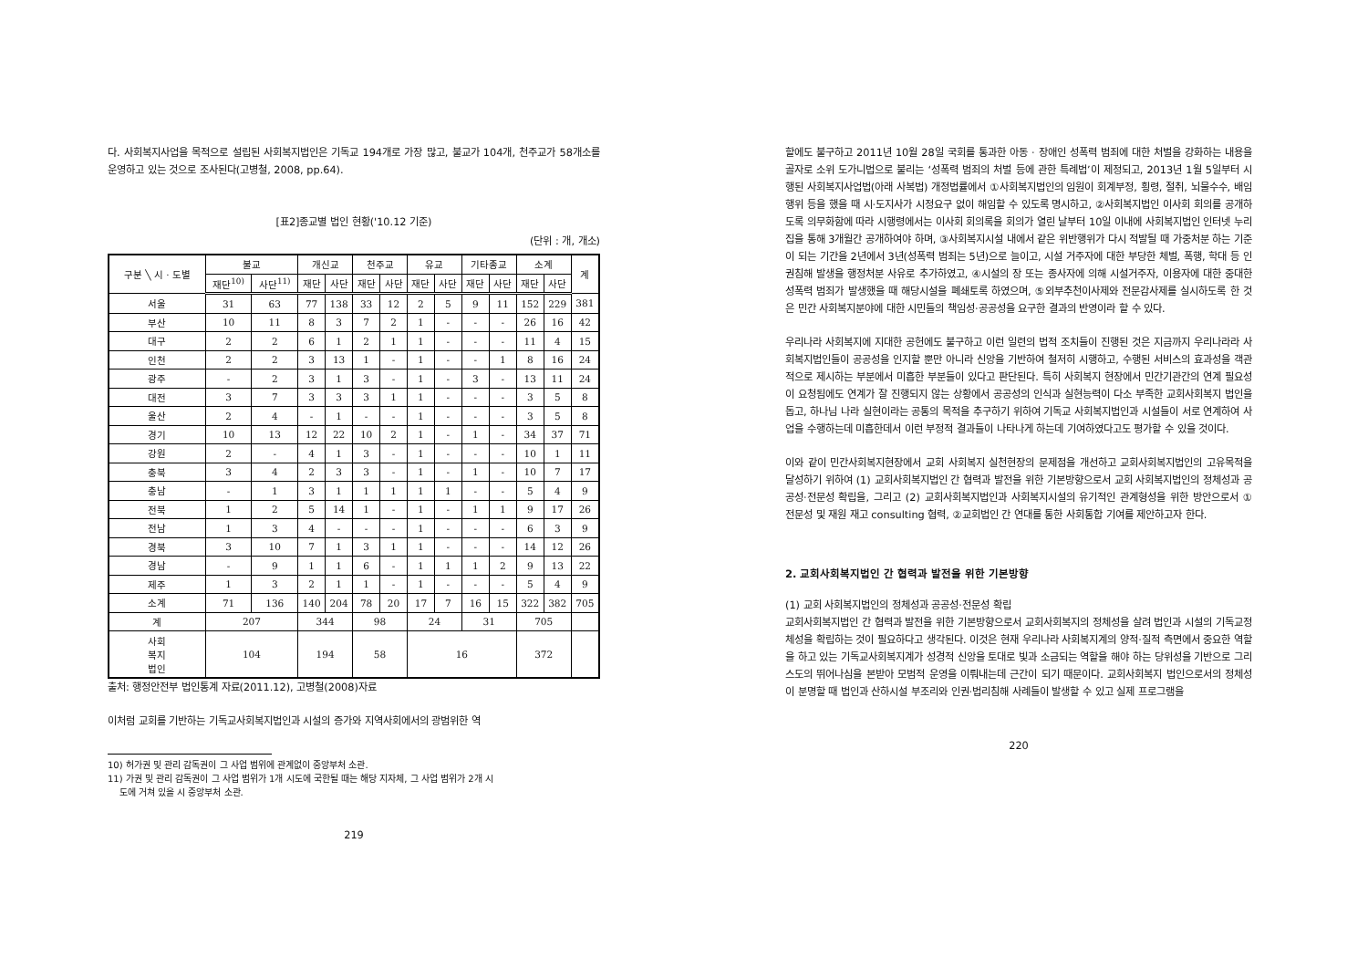다. 사회복지사업을 목적으로 설립된 사회복지법인은 기독교 194개로 가장 많고, 불교가 104개, 천주교가 58개소를 운영하고 있는 것으로 조사된다(고병철, 2008, pp.64).
[표2]종교별 법인 현황('10.12 기준)
(단위 : 개, 개소)
| 구분 ╲ 시 · 도별 | 불교 | | 개신교 | | 천주교 | | 유교 | | 기타종교 | | 소계 | | 계 |
| --- | --- | --- | --- | --- | --- | --- | --- | --- | --- | --- | --- | --- | --- |
| | 재단<sup>10)</sup> | 사단<sup>11)</sup> | 재단 | 사단 | 재단 | 사단 | 재단 | 사단 | 재단 | 사단 | 재단 | 사단 | |
| 서울 | 31 | 63 | 77 | 138 | 33 | 12 | 2 | 5 | 9 | 11 | 152 | 229 | 381 |
| 부산 | 10 | 11 | 8 | 3 | 7 | 2 | 1 | - | - | - | 26 | 16 | 42 |
| 대구 | 2 | 2 | 6 | 1 | 2 | 1 | 1 | - | - | - | 11 | 4 | 15 |
| 인천 | 2 | 2 | 3 | 13 | 1 | - | 1 | - | - | 1 | 8 | 16 | 24 |
| 광주 | - | 2 | 3 | 1 | 3 | - | 1 | - | 3 | - | 13 | 11 | 24 |
| 대전 | 3 | 7 | 3 | 3 | 3 | 1 | 1 | - | - | - | 3 | 5 | 8 |
| 울산 | 2 | 4 | - | 1 | - | - | 1 | - | - | - | 3 | 5 | 8 |
| 경기 | 10 | 13 | 12 | 22 | 10 | 2 | 1 | - | 1 | - | 34 | 37 | 71 |
| 강원 | 2 | - | 4 | 1 | 3 | - | 1 | - | - | - | 10 | 1 | 11 |
| 충북 | 3 | 4 | 2 | 3 | 3 | - | 1 | - | 1 | - | 10 | 7 | 17 |
| 충남 | - | 1 | 3 | 1 | 1 | 1 | 1 | 1 | - | - | 5 | 4 | 9 |
| 전북 | 1 | 2 | 5 | 14 | 1 | - | 1 | - | 1 | 1 | 9 | 17 | 26 |
| 전남 | 1 | 3 | 4 | - | - | - | 1 | - | - | - | 6 | 3 | 9 |
| 경북 | 3 | 10 | 7 | 1 | 3 | 1 | 1 | - | - | - | 14 | 12 | 26 |
| 경남 | - | 9 | 1 | 1 | 6 | - | 1 | 1 | 1 | 2 | 9 | 13 | 22 |
| 제주 | 1 | 3 | 2 | 1 | 1 | - | 1 | - | - | - | 5 | 4 | 9 |
| 소계 | 71 | 136 | 140 | 204 | 78 | 20 | 17 | 7 | 16 | 15 | 322 | 382 | 705 |
| 계 | 207 | | 344 | | 98 | | 24 | | 31 | | 705 | | |
| 사회 복지 법인 | 104 | | 194 | | 58 | | 16 | | | | 372 | | |
출처: 행정안전부 법인통계 자료(2011.12), 고병철(2008)자료
이처럼 교회를 기반하는 기독교사회복지법인과 시설의 증가와 지역사회에서의 광범위한 역
10) 허가권 및 관리 감독권이 그 사업 범위에 관계없이 중앙부처 소관.
11) 가권 및 관리 감독권이 그 사업 범위가 1개 시도에 국한될 때는 해당 지자체, 그 사업 범위가 2개 시
도에 거쳐 있을 시 중앙부처 소관.
219
할에도 불구하고 2011년 10월 28일 국회를 통과한 아동 · 장애인 성폭력 범죄에 대한 처벌을 강화하는 내용을 골자로 소위 도가니법으로 불리는 ‘성폭력 범죄의 처벌 등에 관한 특례법’이 제정되고, 2013년 1월 5일부터 시행된 사회복지사업법(아래 사복법) 개정법률에서 ①사회복지법인의 임원이 회계부정, 횡령, 절취, 뇌물수수, 배임행위 등을 했을 때 시·도지사가 시정요구 없이 해임할 수 있도록 명시하고, ②사회복지법인 이사회 회의를 공개하도록 의무화함에 따라 시행령에서는 이사회 회의록을 회의가 열린 날부터 10일 이내에 사회복지법인 인터넷 누리집을 통해 3개월간 공개하여야 하며, ③사회복지시설 내에서 같은 위반행위가 다시 적발될 때 가중처분 하는 기준이 되는 기간을 2년에서 3년(성폭력 범죄는 5년)으로 늘이고, 시설 거주자에 대한 부당한 체벌, 폭행, 학대 등 인권침해 발생을 행정처분 사유로 추가하였고, ④시설의 장 또는 종사자에 의해 시설거주자, 이용자에 대한 중대한 성폭력 범죄가 발생했을 때 해당시설을 폐쇄토록 하였으며, ⑤외부추천이사제와 전문감사제를 실시하도록 한 것은 민간 사회복지분야에 대한 시민들의 책임성·공공성을 요구한 결과의 반영이라 할 수 있다.
우리나라 사회복지에 지대한 공헌에도 불구하고 이런 일련의 법적 조치들이 진행된 것은 지금까지 우리나라라 사회복지법인들이 공공성을 인지할 뿐만 아니라 신앙을 기반하여 철저히 시행하고, 수행된 서비스의 효과성을 객관적으로 제시하는 부분에서 미흡한 부분들이 있다고 판단된다. 특히 사회복지 현장에서 민간기관간의 연계 필요성이 요청됨에도 연계가 잘 진행되지 않는 상황에서 공공성의 인식과 실현능력이 다소 부족한 교회사회복지 법인을 돕고, 하나님 나라 실현이라는 공통의 목적을 추구하기 위하여 기독교 사회복지법인과 시설들이 서로 연계하여 사업을 수행하는데 미흡한데서 이런 부정적 결과들이 나타나게 하는데 기여하였다고도 평가할 수 있을 것이다.
이와 같이 민간사회복지현장에서 교회 사회복지 실천현장의 문제점을 개선하고 교회사회복지법인의 고유목적을 달성하기 위하여 (1) 교회사회복지법인 간 협력과 발전을 위한 기본방향으로서 교회 사회복지법인의 정체성과 공공성·전문성 확립을, 그리고 (2) 교회사회복지법인과 사회복지시설의 유기적인 관계형성을 위한 방안으로서 ① 전문성 및 재원 재고 consulting 협력, ②교회법인 간 연대를 통한 사회통합 기여를 제안하고자 한다.
2. 교회사회복지법인 간 협력과 발전을 위한 기본방향
(1) 교회 사회복지법인의 정체성과 공공성·전문성 확립
교회사회복지법인 간 협력과 발전을 위한 기본방향으로서 교회사회복지의 정체성을 살려 법인과 시설의 기독교정체성을 확립하는 것이 필요하다고 생각된다. 이것은 현재 우리나라 사회복지계의 양적·질적 측면에서 중요한 역할을 하고 있는 기독교사회복지계가 성경적 신앙을 토대로 빛과 소금되는 역할을 해야 하는 당위성을 기반으로 그리스도의 뛰어나심을 본받아 모범적 운영을 이뤄내는데 근간이 되기 때문이다. 교회사회복지 법인으로서의 정체성이 분명할 때 법인과 산하시설 부조리와 인권·법리침해 사례들이 발생할 수 있고 실제 프로그램을
220